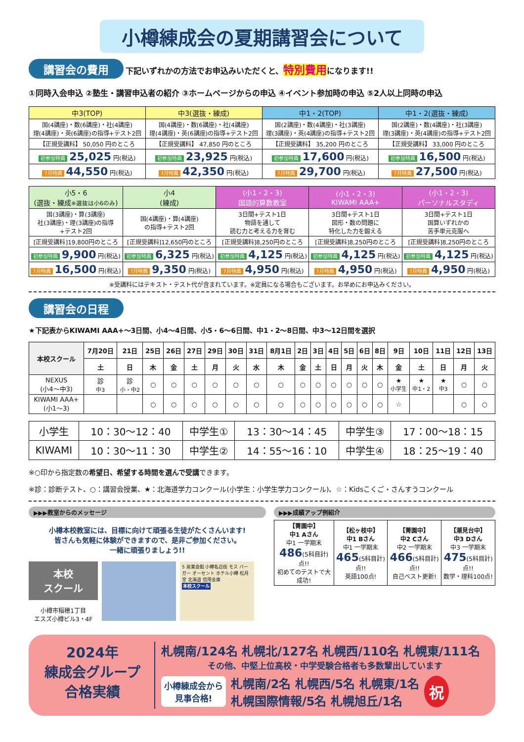小樽練成会の夏期講習会について
講習会の費用 下記いずれかの方法でお申込みいただくと、特別費用になります!!
①同時入会申込 ②塾生・講習申込者の紹介 ③ホームページからの申込 ④イベント参加時の申込 ⑤2人以上同時の申込
| 中3(TOP) | 中3(選抜・練成) | 中1・2(TOP) | 中1・2(選抜・練成) |
| --- | --- | --- | --- |
| 国(4講座)・数(6講座)・社(4講座) 理(4講座)・英(6講座)の指導+テスト2回 | 国(4講座)・数(6講座)・社(4講座) 理(4講座)・英(6講座)の指導+テスト2回 | 国(2講座)・数(4講座)・社(3講座) 理(3講座)・英(4講座)の指導+テスト2回 | 国(2講座)・数(4講座)・社(3講座) 理(3講座)・英(4講座)の指導+テスト2回 |
| 【正規受講料】 50,050 円のところ | 【正規受講料】 47,850 円のところ | 【正規受講料】 35,200 円のところ | 【正規受講料】 33,000 円のところ |
| 初参加特典 25,025 円(税込) | 初参加特典 23,925 円(税込) | 初参加特典 17,600 円(税込) | 初参加特典 16,500 円(税込) |
| 7月特典 44,550 円(税込) | 7月特典 42,350 円(税込) | 7月特典 29,700 円(税込) | 7月特典 27,500 円(税込) |
| 小5・6 (選抜・練成 ※選抜は小6のみ ) | 小4 (練成) | (小1・2・3) 国語的算数教室 | (小1・2・3) KIWAMI AAA+ | (小1・2・3) パーソナルスタディ |
| --- | --- | --- | --- | --- |
| 国(3講座)・算(3講座) 社(3講座)・理(3講座)の指導 +テスト2回 | 国(4講座)・算(4講座) の指導+テスト2回 | 3日間+テスト1日 物語を通して 読む力と考える力を育む | 3日間+テスト1日 図形・数の問題に 特化した力を鍛える | 3日間+テスト1日 国算いずれかの 苦手単元克服へ |
| [正規受講料]19,800円のところ | [正規受講料]12,650円のところ | [正規受講料]8,250円のところ | [正規受講料]8,250円のところ | [正規受講料]8,250円のところ |
| 初参加特典 9,900 円(税込) | 初参加特典 6,325 円(税込) | 初参加特典 4,125 円(税込) | 初参加特典 4,125 円(税込) | 初参加特典 4,125 円(税込) |
| 7月特典 16,500 円(税込) | 7月特典 9,350 円(税込) | 7月特典 4,950 円(税込) | 7月特典 4,950 円(税込) | 7月特典 4,950 円(税込) |
※受講料にはテキスト・テスト代が含まれています。※定員になる場合もございます。お早めにお申込みください。
講習会の日程
★下記表からKIWAMI AAA+～3日間、小4～4日間、小5・6～6日間、中1・2～8日間、中3～12日間を選択
| 本校スクール | 7月20日 | 21日 | 25日 | 26日 | 27日 | 29日 | 30日 | 31日 | 8月1日 | 2日 | 3日 | 4日 | 5日 | 6日 | 8日 | 9日 | 10日 | 11日 | 12日 | 13日 |
| --- | --- | --- | --- | --- | --- | --- | --- | --- | --- | --- | --- | --- | --- | --- | --- | --- | --- | --- | --- | --- |
| | 土 | 日 | 木 | 金 | 土 | 月 | 火 | 水 | 木 | 金 | 土 | 日 | 月 | 火 | 木 | 金 | 土 | 日 | 月 | 火 |
| NEXUS (小4～中3) | 診 中3 | 診 小・中2 | ○ | ○ | ○ | ○ | ○ | ○ | ○ | ○ | ○ | ○ | ○ | ○ | ○ | ★ 小学生 | ★ 中1・2 | ★ 中3 | ○ | ○ |
| KIWAMI AAA+ (小1～3) | | | ○ | ○ | ○ | ○ | ○ | ○ | ○ | ○ | ○ | ○ | ○ | ○ | ○ | ☆ | | | ○ | ○ |
| 小学生 | 10：30～12：40 | 中学生① | 13：30～14：45 | 中学生③ | 17：00～18：15 |
| KIWAMI | 10：30～11：30 | 中学生② | 14：55～16：10 | 中学生④ | 18：25～19：40 |
※○印から指定数の希望日、希望する時間を選んで受講できます。
※診：診断テスト、○：講習会授業、★：北海道学力コンクール(小学生：小学生学力コンクール)、☆：Kidsこくご・さんすうコンクール
▶▶▶教室からのメッセージ
小樽本校教室には、目標に向けて頑張る生徒がたくさんいます!
皆さんも気軽に体験ができますので、是非ご参加ください。
一緒に頑張りましょう!!
本校
スクール
小樽市稲穂1丁目
エスズ小樽ビル3・4F
5 産業会館 小樽名店街 モス バーガー オーセント ホテル小樽 松月堂 北海道 信用金庫
本校スクール
▶▶▶成績アップ例紹介
| 【菁園中】 中1 Aさん 中1 一学期末 486 (5科目計)点!! 初めてのテストで大成功! | 【松ヶ枝中】 中1 Bさん 中1 一学期末 465 (5科目計)点!! 英語100点! | 【菁園中】 中2 Cさん 中2 一学期末 466 (5科目計)点!! 自己ベスト更新! | 【潮見台中】 中3 Dさん 中3 一学期末 475 (5科目計)点!! 数学・理科100点! |
2024年
練成会グループ
合格実績
札幌南/124名 札幌北/127名 札幌西/110名 札幌東/111名
その他、中堅上位高校・中学受験合格者も多数輩出しています
小樽練成会から
見事合格!
札幌南/2名 札幌西/5名 札幌東/1名
札幌国際情報/5名 札幌旭丘/1名
祝